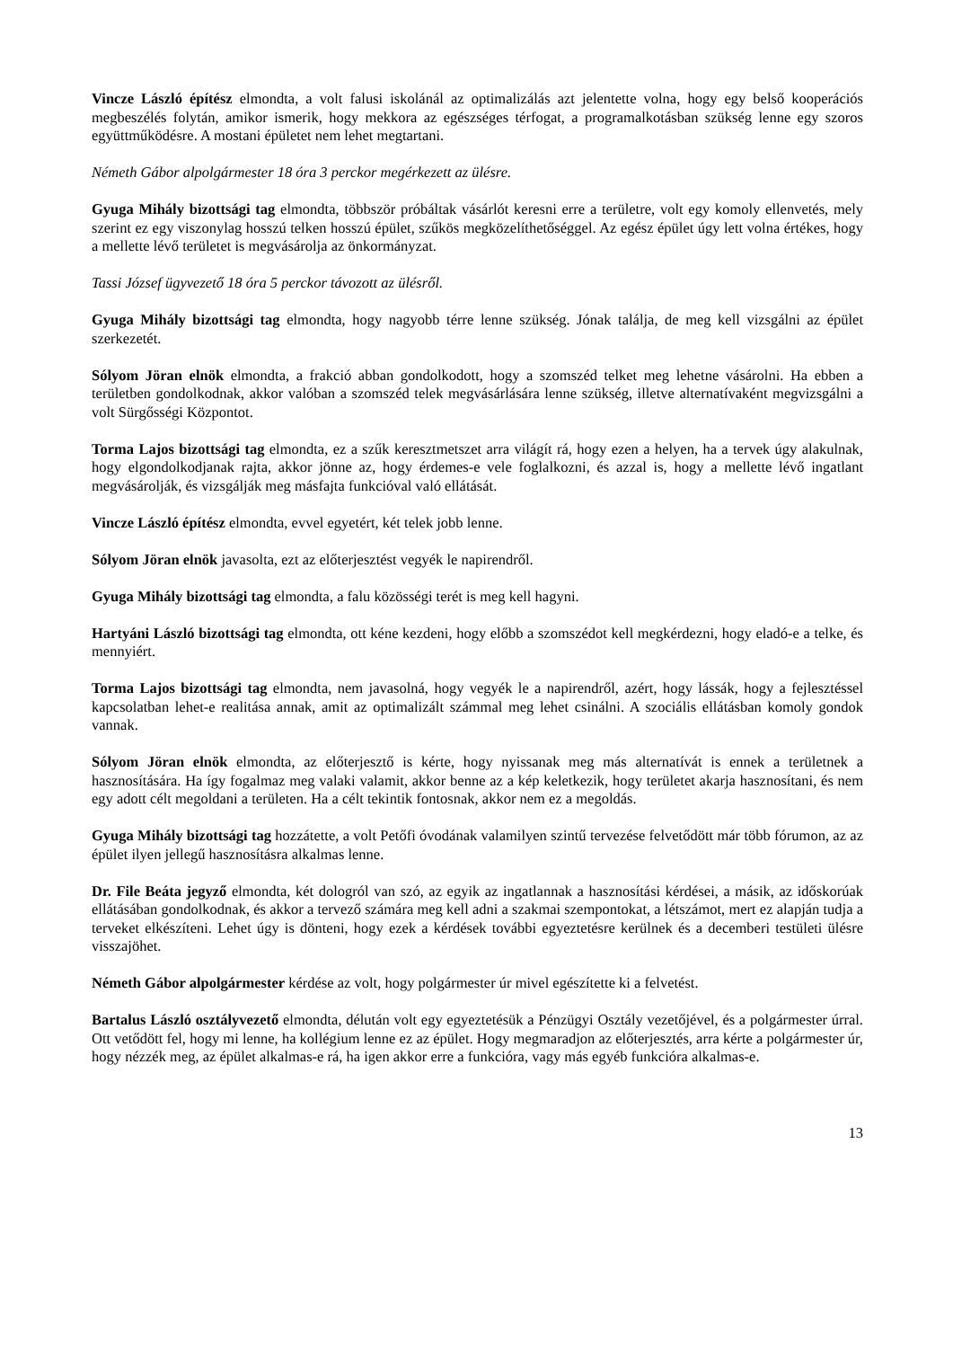Vincze László építész elmondta, a volt falusi iskolánál az optimalizálás azt jelentette volna, hogy egy belső kooperációs megbeszélés folytán, amikor ismerik, hogy mekkora az egészséges térfogat, a programalkotásban szükség lenne egy szoros együttműködésre. A mostani épületet nem lehet megtartani.
Németh Gábor alpolgármester 18 óra 3 perckor megérkezett az ülésre.
Gyuga Mihály bizottsági tag elmondta, többször próbáltak vásárlót keresni erre a területre, volt egy komoly ellenvetés, mely szerint ez egy viszonylag hosszú telken hosszú épület, szűkös megközelíthetőséggel. Az egész épület úgy lett volna értékes, hogy a mellette lévő területet is megvásárolja az önkormányzat.
Tassi József ügyvezető 18 óra 5 perckor távozott az ülésről.
Gyuga Mihály bizottsági tag elmondta, hogy nagyobb térre lenne szükség. Jónak találja, de meg kell vizsgálni az épület szerkezetét.
Sólyom Jöran elnök elmondta, a frakció abban gondolkodott, hogy a szomszéd telket meg lehetne vásárolni. Ha ebben a területben gondolkodnak, akkor valóban a szomszéd telek megvásárlására lenne szükség, illetve alternatívaként megvizsgálni a volt Sürgősségi Központot.
Torma Lajos bizottsági tag elmondta, ez a szűk keresztmetszet arra világít rá, hogy ezen a helyen, ha a tervek úgy alakulnak, hogy elgondolkodjanak rajta, akkor jönne az, hogy érdemes-e vele foglalkozni, és azzal is, hogy a mellette lévő ingatlant megvásárolják, és vizsgálják meg másfajta funkcióval való ellátását.
Vincze László építész elmondta, evvel egyetért, két telek jobb lenne.
Sólyom Jöran elnök javasolta, ezt az előterjesztést vegyék le napirendről.
Gyuga Mihály bizottsági tag elmondta, a falu közösségi terét is meg kell hagyni.
Hartyáni László bizottsági tag elmondta, ott kéne kezdeni, hogy előbb a szomszédot kell megkérdezni, hogy eladó-e a telke, és mennyiért.
Torma Lajos bizottsági tag elmondta, nem javasolná, hogy vegyék le a napirendről, azért, hogy lássák, hogy a fejlesztéssel kapcsolatban lehet-e realitása annak, amit az optimalizált számmal meg lehet csinálni. A szociális ellátásban komoly gondok vannak.
Sólyom Jöran elnök elmondta, az előterjesztő is kérte, hogy nyissanak meg más alternatívát is ennek a területnek a hasznosítására. Ha így fogalmaz meg valaki valamit, akkor benne az a kép keletkezik, hogy területet akarja hasznosítani, és nem egy adott célt megoldani a területen. Ha a célt tekintik fontosnak, akkor nem ez a megoldás.
Gyuga Mihály bizottsági tag hozzátette, a volt Petőfi óvodának valamilyen szintű tervezése felvetődött már több fórumon, az az épület ilyen jellegű hasznosításra alkalmas lenne.
Dr. File Beáta jegyző elmondta, két dologról van szó, az egyik az ingatlannak a hasznosítási kérdései, a másik, az időskorúak ellátásában gondolkodnak, és akkor a tervező számára meg kell adni a szakmai szempontokat, a létszámot, mert ez alapján tudja a terveket elkészíteni. Lehet úgy is dönteni, hogy ezek a kérdések további egyeztetésre kerülnek és a decemberi testületi ülésre visszajöhet.
Németh Gábor alpolgármester kérdése az volt, hogy polgármester úr mivel egészítette ki a felvetést.
Bartalus László osztályvezető elmondta, délután volt egy egyeztetésük a Pénzügyi Osztály vezetőjével, és a polgármester úrral. Ott vetődött fel, hogy mi lenne, ha kollégium lenne ez az épület. Hogy megmaradjon az előterjesztés, arra kérte a polgármester úr, hogy nézzék meg, az épület alkalmas-e rá, ha igen akkor erre a funkcióra, vagy más egyéb funkcióra alkalmas-e.
13